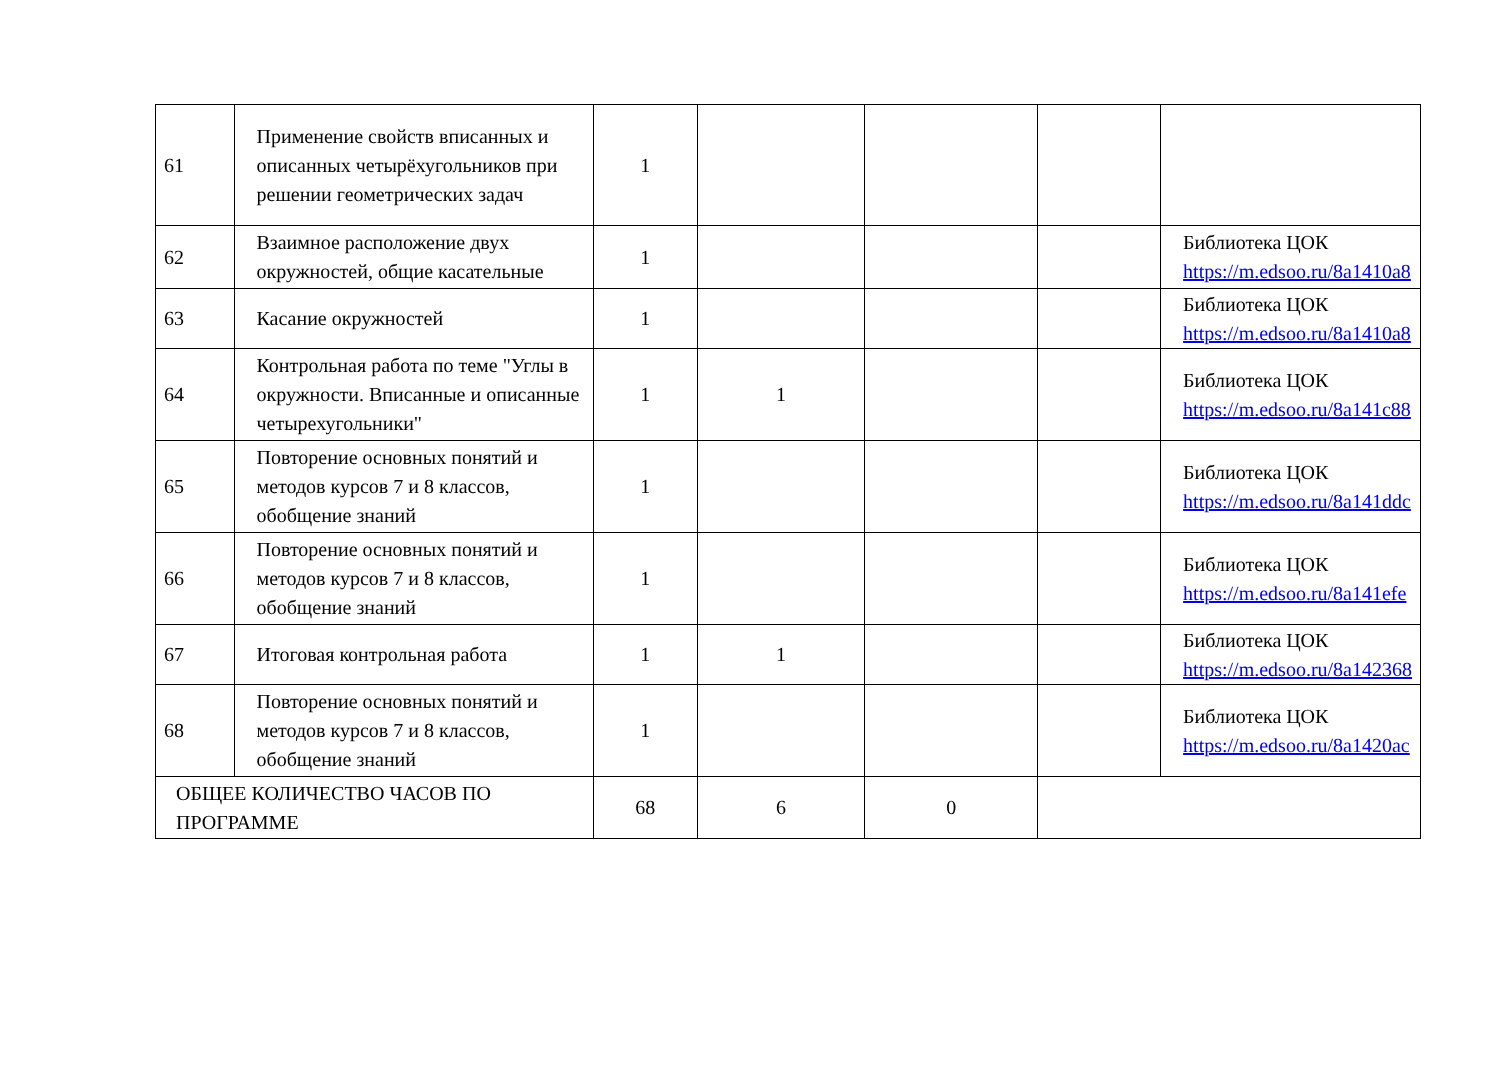| 61 | Применение свойств вписанных и описанных четырёхугольников при решении геометрических задач | 1 | | | | |
| 62 | Взаимное расположение двух окружностей, общие касательные | 1 | | | | Библиотека ЦОК https://m.edsoo.ru/8a1410a8 |
| 63 | Касание окружностей | 1 | | | | Библиотека ЦОК https://m.edsoo.ru/8a1410a8 |
| 64 | Контрольная работа по теме "Углы в окружности. Вписанные и описанные четырехугольники" | 1 | 1 | | | Библиотека ЦОК https://m.edsoo.ru/8a141c88 |
| 65 | Повторение основных понятий и методов курсов 7 и 8 классов, обобщение знаний | 1 | | | | Библиотека ЦОК https://m.edsoo.ru/8a141ddc |
| 66 | Повторение основных понятий и методов курсов 7 и 8 классов, обобщение знаний | 1 | | | | Библиотека ЦОК https://m.edsoo.ru/8a141efe |
| 67 | Итоговая контрольная работа | 1 | 1 | | | Библиотека ЦОК https://m.edsoo.ru/8a142368 |
| 68 | Повторение основных понятий и методов курсов 7 и 8 классов, обобщение знаний | 1 | | | | Библиотека ЦОК https://m.edsoo.ru/8a1420ac |
| ОБЩЕЕ КОЛИЧЕСТВО ЧАСОВ ПО ПРОГРАММЕ | | 68 | 6 | 0 | | |